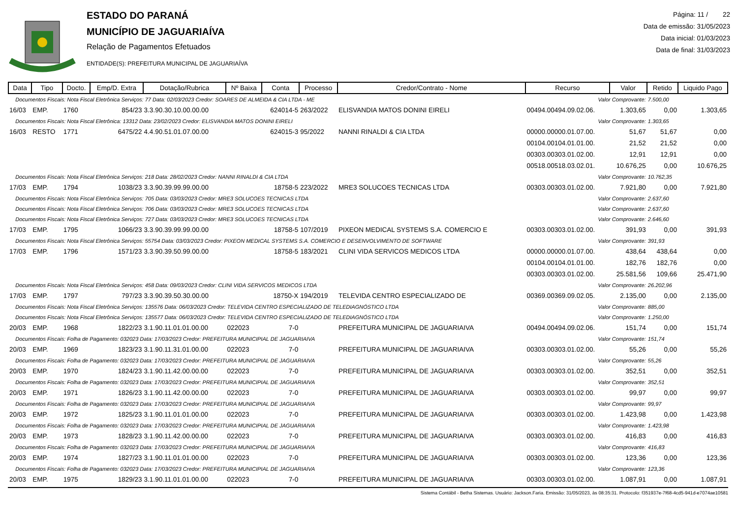ESTADO DO PARANÁ
MUNICÍPIO DE JAGUARIAÍVA
Relação de Pagamentos Efetuados
ENTIDADE(S): PREFEITURA MUNICIPAL DE JAGUARIAÍVA
Página: 11 / 22
Data de emissão: 31/05/2023
Data inicial: 01/03/2023
Data de final: 31/03/2023
| Data | Tipo | Docto. | Emp/D. Extra | Dotação/Rubrica | Nº Baixa | Conta | Processo | Credor/Contrato - Nome | Recurso | Valor | Retido | Liquido Pago |
| --- | --- | --- | --- | --- | --- | --- | --- | --- | --- | --- | --- | --- |
| Documentos Fiscais: Nota Fiscal Eletrônica Serviços: 77 Data: 02/03/2023 Credor: SOARES DE ALMEIDA & CIA LTDA - ME | | | | | | | | | Valor Comprovante: | | 7.500,00 | |
| 16/03 | EMP. | 1760 | 854/23 | 3.3.90.30.10.00.00.00 | | 624014-5 | 263/2022 | ELISVANDIA MATOS DONINI EIRELI | 00494.00494.09.02.06. | 1.303,65 | 0,00 | 1.303,65 |
| Documentos Fiscais: Nota Fiscal Eletrônica: 13312 Data: 23/02/2023 Credor: ELISVANDIA MATOS DONINI EIRELI | | | | | | | | | Valor Comprovante: | | 1.303,65 | |
| 16/03 | RESTO | 1771 | 6475/22 | 4.4.90.51.01.07.00.00 | | 624015-3 | 95/2022 | NANNI RINALDI & CIA LTDA | 00000.00000.01.07.00. | 51,67 | 51,67 | 0,00 |
| | | | | | | | | | 00104.00104.01.01.00. | 21,52 | 21,52 | 0,00 |
| | | | | | | | | | 00303.00303.01.02.00. | 12,91 | 12,91 | 0,00 |
| | | | | | | | | | 00518.00518.03.02.01. | 10.676,25 | 0,00 | 10.676,25 |
| Documentos Fiscais: Nota Fiscal Eletrônica Serviços: 218 Data: 28/02/2023 Credor: NANNI RINALDI & CIA LTDA | | | | | | | | | Valor Comprovante: | | 10.762,35 | |
| 17/03 | EMP. | 1794 | 1038/23 | 3.3.90.39.99.99.00.00 | | 18758-5 | 223/2022 | MRE3 SOLUCOES TECNICAS LTDA | 00303.00303.01.02.00. | 7.921,80 | 0,00 | 7.921,80 |
| Documentos Fiscais: Nota Fiscal Eletrônica Serviços: 705 Data: 03/03/2023 Credor: MRE3 SOLUCOES TECNICAS LTDA | | | | | | | | | Valor Comprovante: | | 2.637,60 | |
| Documentos Fiscais: Nota Fiscal Eletrônica Serviços: 706 Data: 03/03/2023 Credor: MRE3 SOLUCOES TECNICAS LTDA | | | | | | | | | Valor Comprovante: | | 2.637,60 | |
| Documentos Fiscais: Nota Fiscal Eletrônica Serviços: 727 Data: 03/03/2023 Credor: MRE3 SOLUCOES TECNICAS LTDA | | | | | | | | | Valor Comprovante: | | 2.646,60 | |
| 17/03 | EMP. | 1795 | 1066/23 | 3.3.90.39.99.99.00.00 | | 18758-5 | 107/2019 | PIXEON MEDICAL SYSTEMS S.A. COMERCIO E | 00303.00303.01.02.00. | 391,93 | 0,00 | 391,93 |
| Documentos Fiscais: Nota Fiscal Eletrônica Serviços: 55754 Data: 03/03/2023 Credor: PIXEON MEDICAL SYSTEMS S.A. COMERCIO E DESENVOLVIMENTO DE SOFTWARE | | | | | | | | | Valor Comprovante: | | 391,93 | |
| 17/03 | EMP. | 1796 | 1571/23 | 3.3.90.39.50.99.00.00 | | 18758-5 | 183/2021 | CLINI VIDA SERVICOS MEDICOS LTDA | 00000.00000.01.07.00. | 438,64 | 438,64 | 0,00 |
| | | | | | | | | | 00104.00104.01.01.00. | 182,76 | 182,76 | 0,00 |
| | | | | | | | | | 00303.00303.01.02.00. | 25.581,56 | 109,66 | 25.471,90 |
| Documentos Fiscais: Nota Fiscal Eletrônica Serviços: 458 Data: 09/03/2023 Credor: CLINI VIDA SERVICOS MEDICOS LTDA | | | | | | | | | Valor Comprovante: | | 26.202,96 | |
| 17/03 | EMP. | 1797 | 797/23 | 3.3.90.39.50.30.00.00 | | 18750-X | 194/2019 | TELEVIDA CENTRO ESPECIALIZADO DE | 00369.00369.09.02.05. | 2.135,00 | 0,00 | 2.135,00 |
| Documentos Fiscais: Nota Fiscal Eletrônica Serviços: 135576 Data: 06/03/2023 Credor: TELEVIDA CENTRO ESPECIALIZADO DE TELEDIAGNÓSTICO LTDA | | | | | | | | | Valor Comprovante: | | 885,00 | |
| Documentos Fiscais: Nota Fiscal Eletrônica Serviços: 135577 Data: 06/03/2023 Credor: TELEVIDA CENTRO ESPECIALIZADO DE TELEDIAGNÓSTICO LTDA | | | | | | | | | Valor Comprovante: | | 1.250,00 | |
| 20/03 | EMP. | 1968 | 1822/23 | 3.1.90.11.01.01.00.00 | 022023 | 7-0 | | PREFEITURA MUNICIPAL DE JAGUARIAIVA | 00494.00494.09.02.06. | 151,74 | 0,00 | 151,74 |
| Documentos Fiscais: Folha de Pagamento: 032023 Data: 17/03/2023 Credor: PREFEITURA MUNICIPIAL DE JAGUARIAIVA | | | | | | | | | Valor Comprovante: | | 151,74 | |
| 20/03 | EMP. | 1969 | 1823/23 | 3.1.90.11.31.01.00.00 | 022023 | 7-0 | | PREFEITURA MUNICIPAL DE JAGUARIAIVA | 00303.00303.01.02.00. | 55,26 | 0,00 | 55,26 |
| Documentos Fiscais: Folha de Pagamento: 032023 Data: 17/03/2023 Credor: PREFEITURA MUNICIPIAL DE JAGUARIAIVA | | | | | | | | | Valor Comprovante: | | 55,26 | |
| 20/03 | EMP. | 1970 | 1824/23 | 3.1.90.11.42.00.00.00 | 022023 | 7-0 | | PREFEITURA MUNICIPAL DE JAGUARIAIVA | 00303.00303.01.02.00. | 352,51 | 0,00 | 352,51 |
| Documentos Fiscais: Folha de Pagamento: 032023 Data: 17/03/2023 Credor: PREFEITURA MUNICIPIAL DE JAGUARIAIVA | | | | | | | | | Valor Comprovante: | | 352,51 | |
| 20/03 | EMP. | 1971 | 1826/23 | 3.1.90.11.42.00.00.00 | 022023 | 7-0 | | PREFEITURA MUNICIPAL DE JAGUARIAIVA | 00303.00303.01.02.00. | 99,97 | 0,00 | 99,97 |
| Documentos Fiscais: Folha de Pagamento: 032023 Data: 17/03/2023 Credor: PREFEITURA MUNICIPIAL DE JAGUARIAIVA | | | | | | | | | Valor Comprovante: | | 99,97 | |
| 20/03 | EMP. | 1972 | 1825/23 | 3.1.90.11.01.01.00.00 | 022023 | 7-0 | | PREFEITURA MUNICIPAL DE JAGUARIAIVA | 00303.00303.01.02.00. | 1.423,98 | 0,00 | 1.423,98 |
| Documentos Fiscais: Folha de Pagamento: 032023 Data: 17/03/2023 Credor: PREFEITURA MUNICIPIAL DE JAGUARIAIVA | | | | | | | | | Valor Comprovante: | | 1.423,98 | |
| 20/03 | EMP. | 1973 | 1828/23 | 3.1.90.11.42.00.00.00 | 022023 | 7-0 | | PREFEITURA MUNICIPAL DE JAGUARIAIVA | 00303.00303.01.02.00. | 416,83 | 0,00 | 416,83 |
| Documentos Fiscais: Folha de Pagamento: 032023 Data: 17/03/2023 Credor: PREFEITURA MUNICIPIAL DE JAGUARIAIVA | | | | | | | | | Valor Comprovante: | | 416,83 | |
| 20/03 | EMP. | 1974 | 1827/23 | 3.1.90.11.01.01.00.00 | 022023 | 7-0 | | PREFEITURA MUNICIPAL DE JAGUARIAIVA | 00303.00303.01.02.00. | 123,36 | 0,00 | 123,36 |
| Documentos Fiscais: Folha de Pagamento: 032023 Data: 17/03/2023 Credor: PREFEITURA MUNICIPIAL DE JAGUARIAIVA | | | | | | | | | Valor Comprovante: | | 123,36 | |
| 20/03 | EMP. | 1975 | 1829/23 | 3.1.90.11.01.01.00.00 | 022023 | 7-0 | | PREFEITURA MUNICIPAL DE JAGUARIAIVA | 00303.00303.01.02.00. | 1.087,91 | 0,00 | 1.087,91 |
Sistema Contábil - Betha Sistemas. Usuário: Jackson.Faria. Emissão: 31/05/2023, às 08:35:31. Protocolo: f351937e-7f68-4cd5-941d-e7074ae10581